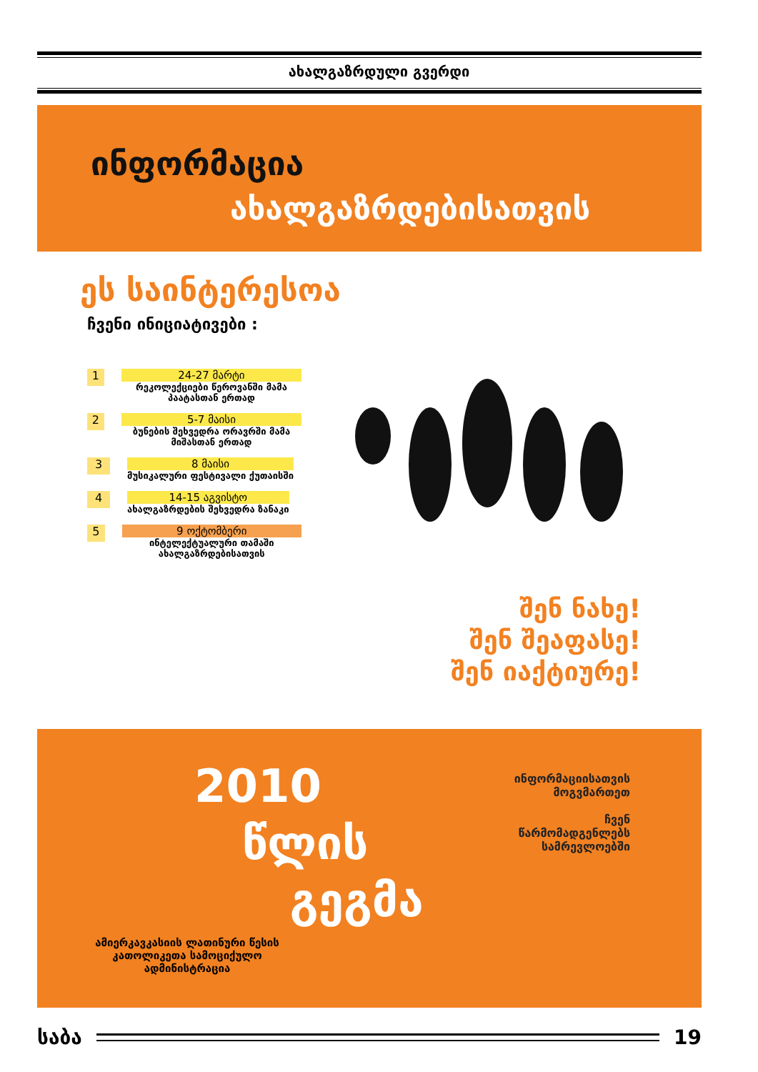ახალგაზრდული გვერდი
ინფორმაცია
ახალგაზრდებისათვის
ეს საინტერესოა
ჩვენი ინიციატივები :
1
24-27 მარტი
რეკოლექციები წეროვანში მამა პაატასთან ერთად
2
5-7 მაისი
ბუნების შეხვედრა ორავრში მამა მიშასთან ერთად
3
8 მაისი
მუსიკალური ფესტივალი ქუთაისში
4
14-15 აგვისტო
ახალგაზრდების შეხვედრა ზანაკი
5
9 ოქტომბერი
ინტელექტუალური თამაში ახალგაზრდებისათვის
შენ ნახე!
შენ შეაფასე!
შენ იაქტიურე!
2010
წლის
გეგმა
ინფორმაციისათვის
მოგვმართეთ
ჩვენ
წარმომადგენლებს
სამრევლოებში
ამიერკავკასიის ლათინური წესის კათოლიკეთა სამოციქულო ადმინისტრაცია
საბა 19